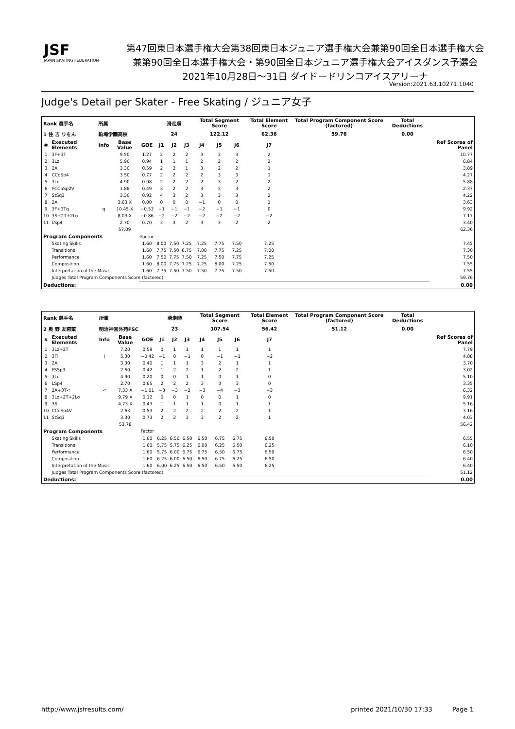JSF
JAPAN SKATING FEDERATION
第47回東日本選手権大会第38回東日本ジュニア選手権大会兼第90回全日本選手権大会
兼第90回全日本選手権大会・第90回全日本ジュニア選手権大会アイスダンス予選会
2021年10月28日～31日 ダイドードリンコアイスアリーナ
Version:2021.63.10271.1040
Judge's Detail per Skater - Free Skating / ジュニア女子
| Rank 選手名 | | 所属 | | | 滑走順 | | | Total Segment Score | | | Total Element Score | | Total Program Component Score (factored) | Total Deductions | |
| --- | --- | --- | --- | --- | --- | --- | --- | --- | --- | --- | --- | --- | --- | --- | --- |
| 1 住 吉 りをん | | 駒場学園高校 | | | 24 | | | 122.12 | | | 62.36 | | 59.76 | 0.00 | |
| # | Executed Elements | Info | Base Value | GOE | J1 | J2 | J3 | J4 | J5 | J6 | J7 | | | | Ref Scores of Panel |
| 1 | 3F+3T | | 9.50 | 1.27 | 2 | 2 | 2 | 3 | 3 | 3 | 2 | | | | 10.77 |
| 2 | 3Lz | | 5.90 | 0.94 | 1 | 1 | 1 | 2 | 2 | 2 | 2 | | | | 6.84 |
| 3 | 2A | | 3.30 | 0.59 | 2 | 2 | 1 | 3 | 2 | 2 | 1 | | | | 3.89 |
| 4 | CCoSp4 | | 3.50 | 0.77 | 2 | 2 | 2 | 2 | 3 | 3 | 1 | | | | 4.27 |
| 5 | 3Lo | | 4.90 | 0.98 | 2 | 2 | 2 | 2 | 3 | 2 | 2 | | | | 5.88 |
| 6 | FCCoSp2V | | 1.88 | 0.49 | 3 | 2 | 2 | 3 | 3 | 3 | 2 | | | | 2.37 |
| 7 | StSq3 | | 3.30 | 0.92 | 4 | 3 | 2 | 3 | 3 | 3 | 2 | | | | 4.22 |
| 8 | 2A | | 3.63 X | 0.00 | 0 | 0 | 0 | −1 | 0 | 0 | 1 | | | | 3.63 |
| 9 | 3F+3Tq | q | 10.45 X | −0.53 | −1 | −1 | −1 | −2 | −1 | −1 | 0 | | | | 9.92 |
| 10 | 3S+2T+2Lo | | 8.03 X | −0.86 | −2 | −2 | −2 | −2 | −2 | −2 | −2 | | | | 7.17 |
| 11 | LSp4 | | 2.70 | 0.70 | 3 | 3 | 2 | 3 | 3 | 2 | 2 | | | | 3.40 |
| | | | 57.09 | | | | | | | | | | | | 62.36 |
| Program Components | | | | Factor | | | | | | | | | | | |
| | Skating Skills | | | 1.60 | 8.00 | 7.50 | 7.25 | 7.25 | 7.75 | 7.50 | 7.25 | | | | 7.45 |
| | Transitions | | | 1.60 | 7.75 | 7.50 | 6.75 | 7.00 | 7.75 | 7.25 | 7.00 | | | | 7.30 |
| | Performance | | | 1.60 | 7.50 | 7.75 | 7.50 | 7.25 | 7.50 | 7.75 | 7.25 | | | | 7.50 |
| | Composition | | | 1.60 | 8.00 | 7.75 | 7.25 | 7.25 | 8.00 | 7.25 | 7.50 | | | | 7.55 |
| | Interpretation of the Music | | | 1.60 | 7.75 | 7.50 | 7.50 | 7.50 | 7.75 | 7.50 | 7.50 | | | | 7.55 |
| | Judges Total Program Components Score (factored) | | | | | | | | | | | | | | 59.76 |
| Deductions: | | | | | | | | | | | | | | | 0.00 |
| Rank 選手名 | | 所属 | | | 滑走順 | | | Total Segment Score | | | Total Element Score | | Total Program Component Score (factored) | Total Deductions | |
| --- | --- | --- | --- | --- | --- | --- | --- | --- | --- | --- | --- | --- | --- | --- | --- |
| 2 奥 野 友莉菜 | | 明治神宮外苑FSC | | | 23 | | | 107.54 | | | 56.42 | | 51.12 | 0.00 | |
| # | Executed Elements | Info | Base Value | GOE | J1 | J2 | J3 | J4 | J5 | J6 | J7 | | | | Ref Scores of Panel |
| 1 | 3Lz+2T | | 7.20 | 0.59 | 0 | 1 | 1 | 1 | 1 | 1 | 1 | | | | 7.79 |
| 2 | 3F! | ! | 5.30 | −0.42 | −1 | 0 | −1 | 0 | −1 | −1 | −2 | | | | 4.88 |
| 3 | 2A | | 3.30 | 0.40 | 1 | 1 | 1 | 3 | 2 | 1 | 1 | | | | 3.70 |
| 4 | FSSp3 | | 2.60 | 0.42 | 1 | 2 | 2 | 1 | 2 | 2 | 1 | | | | 3.02 |
| 5 | 3Lo | | 4.90 | 0.20 | 0 | 0 | 1 | 1 | 0 | 1 | 0 | | | | 5.10 |
| 6 | LSp4 | | 2.70 | 0.65 | 2 | 2 | 2 | 3 | 3 | 3 | 0 | | | | 3.35 |
| 7 | 2A+3T< | < | 7.33 X | −1.01 | −3 | −3 | −2 | −3 | −4 | −3 | −3 | | | | 6.32 |
| 8 | 3Lz+2T+2Lo | | 9.79 X | 0.12 | 0 | 0 | 1 | 0 | 0 | 1 | 0 | | | | 9.91 |
| 9 | 3S | | 4.73 X | 0.43 | 1 | 1 | 1 | 1 | 0 | 1 | 1 | | | | 5.16 |
| 10 | CCoSp4V | | 2.63 | 0.53 | 2 | 2 | 2 | 2 | 2 | 2 | 1 | | | | 3.16 |
| 11 | StSq3 | | 3.30 | 0.73 | 2 | 2 | 3 | 3 | 2 | 2 | 1 | | | | 4.03 |
| | | | 53.78 | | | | | | | | | | | | 56.42 |
| Program Components | | | | Factor | | | | | | | | | | | |
| | Skating Skills | | | 1.60 | 6.25 | 6.50 | 6.50 | 6.50 | 6.75 | 6.75 | 6.50 | | | | 6.55 |
| | Transitions | | | 1.60 | 5.75 | 5.75 | 6.25 | 6.00 | 6.25 | 6.50 | 6.25 | | | | 6.10 |
| | Performance | | | 1.60 | 5.75 | 6.00 | 6.75 | 6.75 | 6.50 | 6.75 | 6.50 | | | | 6.50 |
| | Composition | | | 1.60 | 6.25 | 6.00 | 6.50 | 6.50 | 6.75 | 6.25 | 6.50 | | | | 6.40 |
| | Interpretation of the Music | | | 1.60 | 6.00 | 6.25 | 6.50 | 6.50 | 6.50 | 6.50 | 6.25 | | | | 6.40 |
| | Judges Total Program Components Score (factored) | | | | | | | | | | | | | | 51.12 |
| Deductions: | | | | | | | | | | | | | | | 0.00 |
http://www.jsfresults.com/ printed 2021/10/30 17:33 Page 1